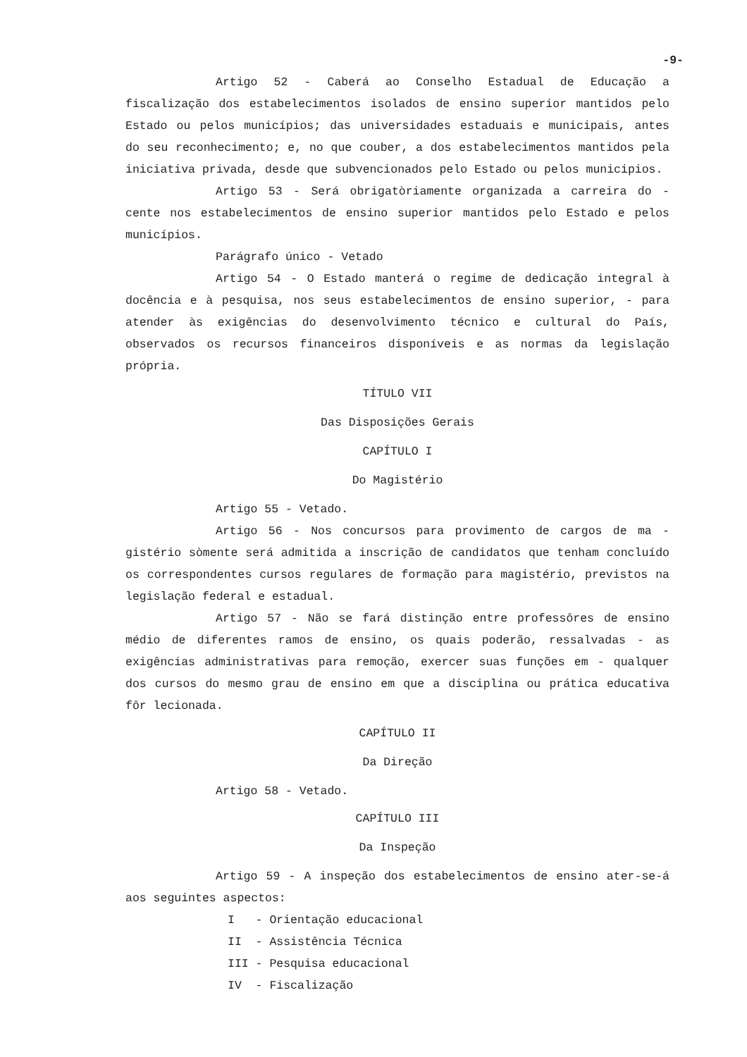-9-
Artigo 52 - Caberá ao Conselho Estadual de Educação a fiscalização dos estabelecimentos isolados de ensino superior mantidos pelo Estado ou pelos municípios; das universidades estaduais e municipais, antes do seu reconhecimento; e, no que couber, a dos estabelecimentos mantidos pela iniciativa privada, desde que subvencionados pelo Estado ou pelos municipios.
Artigo 53 - Será obrigatòriamente organizada a carreira do - cente nos estabelecimentos de ensino superior mantidos pelo Estado e pelos municípios.
Parágrafo único - Vetado
Artigo 54 - O Estado manterá o regime de dedicação integral à docência e à pesquisa, nos seus estabelecimentos de ensino superior, - para atender às exigências do desenvolvimento técnico e cultural do País, observados os recursos financeiros disponíveis e as normas da legislação própria.
TÍTULO VII
Das Disposições Gerais
CAPÍTULO I
Do Magistério
Artigo 55 - Vetado.
Artigo 56 - Nos concursos para provimento de cargos de ma - gistério sòmente será admitida a inscrição de candidatos que tenham concluído os correspondentes cursos regulares de formação para magistério, previstos na legislação federal e estadual.
Artigo 57 - Não se fará distinção entre professôres de ensino médio de diferentes ramos de ensino, os quais poderão, ressalvadas - as exigências administrativas para remoção, exercer suas funções em - qualquer dos cursos do mesmo grau de ensino em que a disciplina ou prática educativa fôr lecionada.
CAPÍTULO II
Da Direção
Artigo 58 - Vetado.
CAPÍTULO III
Da Inspeção
Artigo 59 - A inspeção dos estabelecimentos de ensino ater-se-á aos seguintes aspectos:
I - Orientação educacional
II - Assistência Técnica
III - Pesquisa educacional
IV - Fiscalização